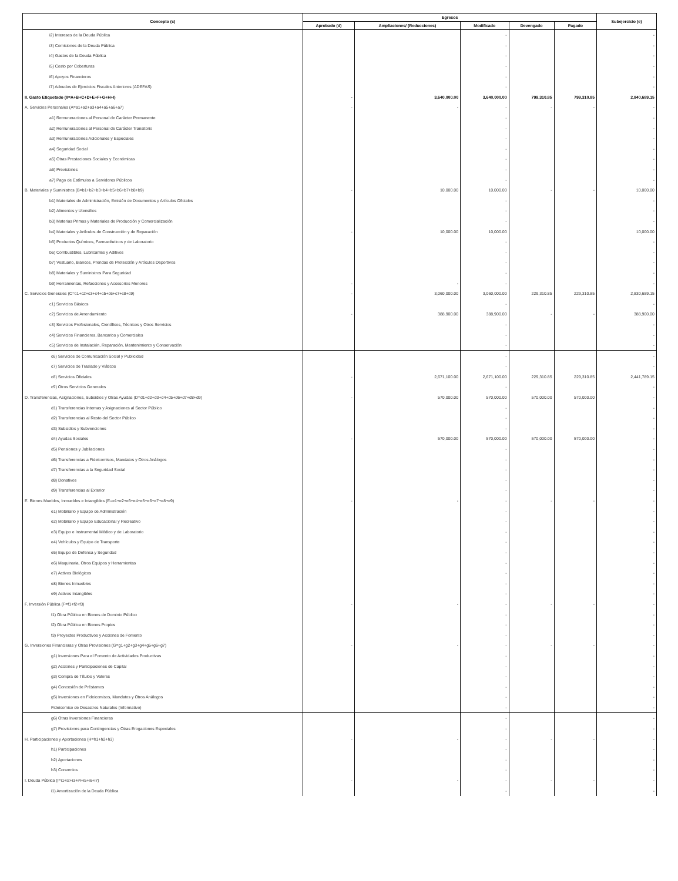| Concepto (c) | Egresos | | | | | Subejercicio (e) |
| --- | --- | --- | --- | --- | --- | --- |
| | Aprobado (d) | Ampliaciones/ (Reducciones) | Modificado | Devengado | Pagado | |
| i2) Intereses de la Deuda Pública | | | - | | | - |
| i3) Comisiones de la Deuda Pública | | | - | | | - |
| i4) Gastos de la Deuda Pública | | | - | | | - |
| i5) Costo por Coberturas | | | - | | | - |
| i6) Apoyos Financieros | | | - | | | - |
| i7) Adeudos de Ejercicios Fiscales Anteriores (ADEFAS) | | | - | | | - |
| II. Gasto Etiquetado (II=A+B+C+D+E+F+G+H+I) | - | 3,640,000.00 | 3,640,000.00 | 799,310.85 | 799,310.85 | 2,840,689.15 |
| A. Servicios Personales (A=a1+a2+a3+a4+a5+a6+a7) | - | - | - | - | - | - |
| a1) Remuneraciones al Personal de Carácter Permanente | | | - | | | - |
| a2) Remuneraciones al Personal de Carácter Transitorio | | | - | | | - |
| a3) Remuneraciones Adicionales y Especiales | | | - | | | - |
| a4) Seguridad Social | | | - | | | - |
| a5) Otras Prestaciones Sociales y Económicas | | | - | | | - |
| a6) Previsiones | | | - | | | - |
| a7) Pago de Estímulos a Servidores Públicos | | | - | | | - |
| B. Materiales y Suministros (B=b1+b2+b3+b4+b5+b6+b7+b8+b9) | - | 10,000.00 | 10,000.00 | - | - | 10,000.00 |
| b1) Materiales de Administración, Emisión de Documentos y Artículos Oficiales | | | - | | | - |
| b2) Alimentos y Utensilios | | | - | | | - |
| b3) Materias Primas y Materiales de Producción y Comercialización | | | - | | | - |
| b4) Materiales y Artículos de Construcción y de Reparación | - | 10,000.00 | 10,000.00 | | | 10,000.00 |
| b5) Productos Químicos, Farmacéuticos y de Laboratorio | | | - | | | - |
| b6) Combustibles, Lubricantes y Aditivos | | | - | | | - |
| b7) Vestuario, Blancos, Prendas de Protección y Artículos Deportivos | | | - | | | - |
| b8) Materiales y Suministros Para Seguridad | | | - | | | - |
| b9) Herramientas, Refacciones y Accesorios Menores | - | - | - | | | - |
| C. Servicios Generales (C=c1+c2+c3+c4+c5+c6+c7+c8+c9) | - | 3,060,000.00 | 3,060,000.00 | 229,310.85 | 229,310.85 | 2,830,689.15 |
| c1) Servicios Básicos | | | - | | | - |
| c2) Servicios de Arrendamiento | - | 388,900.00 | 388,900.00 | - | - | 388,900.00 |
| c3) Servicios Profesionales, Científicos, Técnicos y Otros Servicios | | | - | | | - |
| c4) Servicios Financieros, Bancarios y Comerciales | | | - | | | - |
| c5) Servicios de Instalación, Reparación, Mantenimiento y Conservación | | | - | | | - |
| c6) Servicios de Comunicación Social y Publicidad | | | - | | | - |
| c7) Servicios de Traslado y Viáticos | | | - | | | - |
| c8) Servicios Oficiales | - | 2,671,100.00 | 2,671,100.00 | 229,310.85 | 229,310.85 | 2,441,789.15 |
| c9) Otros Servicios Generales | | | - | | | - |
| D. Transferencias, Asignaciones, Subsidios y Otras Ayudas (D=d1+d2+d3+d4+d5+d6+d7+d8+d9) | - | 570,000.00 | 570,000.00 | 570,000.00 | 570,000.00 | - |
| d1) Transferencias Internas y Asignaciones al Sector Público | | | - | | | - |
| d2) Transferencias al Resto del Sector Público | | | - | | | - |
| d3) Subsidios y Subvenciones | | | - | | | - |
| d4) Ayudas Sociales | - | 570,000.00 | 570,000.00 | 570,000.00 | 570,000.00 | - |
| d5) Pensiones y Jubilaciones | | | - | | | - |
| d6) Transferencias a Fideicomisos, Mandatos y Otros Análogos | | | - | | | - |
| d7) Transferencias a la Seguridad Social | | | - | | | - |
| d8) Donativos | | | - | | | - |
| d9) Transferencias al Exterior | | | - | | | - |
| E. Bienes Muebles, Inmuebles e Intangibles (E=e1+e2+e3+e4+e5+e6+e7+e8+e9) | - | - | - | - | - | - |
| e1) Mobiliario y Equipo de Administración | | | - | | | - |
| e2) Mobiliario y Equipo Educacional y Recreativo | | | - | | | - |
| e3) Equipo e Instrumental Médico y de Laboratorio | | | - | | | - |
| e4) Vehículos y Equipo de Transporte | | | - | | | - |
| e5) Equipo de Defensa y Seguridad | | | - | | | - |
| e6) Maquinaria, Otros Equipos y Herramientas | | | - | | | - |
| e7) Activos Biológicos | | | - | | | - |
| e8) Bienes Inmuebles | | | - | | | - |
| e9) Activos Intangibles | | | - | | | - |
| F. Inversión Pública (F=f1+f2+f3) | - | - | - | - | - | - |
| f1) Obra Pública en Bienes de Dominio Público | | | - | | | - |
| f2) Obra Pública en Bienes Propios | | | - | | | - |
| f3) Proyectos Productivos y Acciones de Fomento | | | - | | | - |
| G. Inversiones Financieras y Otras Provisiones (G=g1+g2+g3+g4+g5+g6+g7) | - | - | - | - | - | - |
| g1) Inversiones Para el Fomento de Actividades Productivas | | | - | | | - |
| g2) Acciones y Participaciones de Capital | | | - | | | - |
| g3) Compra de Títulos y Valores | | | - | | | - |
| g4) Concesión de Préstamos | | | - | | | - |
| g5) Inversiones en Fideicomisos, Mandatos y Otros Análogos | | | - | | | - |
| Fideicomiso de Desastres Naturales (Informativo) | | | - | | | - |
| g6) Otras Inversiones Financieras | | | - | | | - |
| g7) Provisiones para Contingencias y Otras Erogaciones Especiales | | | - | | | - |
| H. Participaciones y Aportaciones (H=h1+h2+h3) | - | - | - | - | - | - |
| h1) Participaciones | | | - | | | - |
| h2) Aportaciones | | | - | | | - |
| h3) Convenios | | | - | | | - |
| I. Deuda Pública (I=i1+i2+i3+i4+i5+i6+i7) | - | - | - | - | - | - |
| i1) Amortización de la Deuda Pública | | | - | | | - |